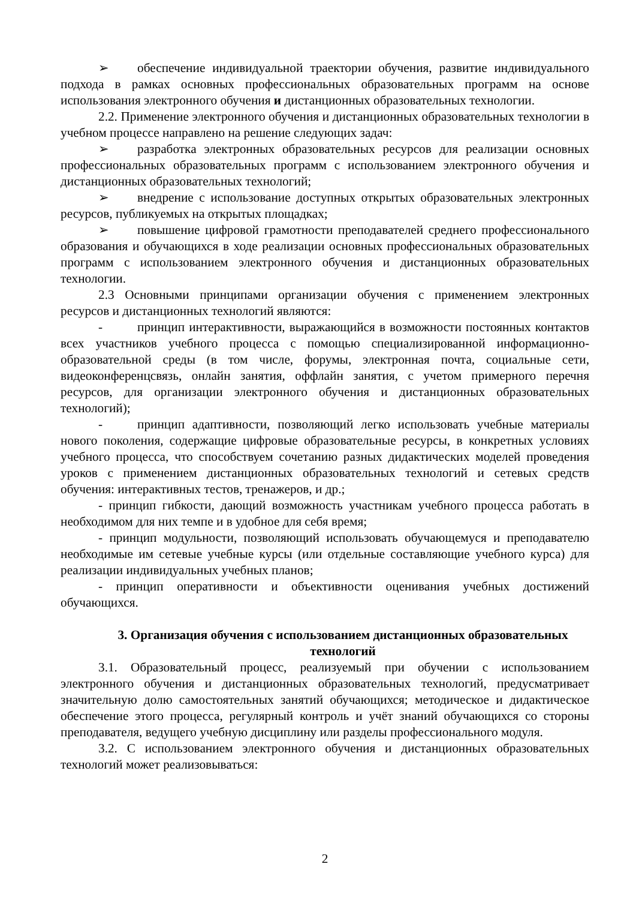➢ обеспечение индивидуальной траектории обучения, развитие индивидуального подхода в рамках основных профессиональных образовательных программ на основе использования электронного обучения и дистанционных образовательных технологии.
2.2. Применение электронного обучения и дистанционных образовательных технологии в учебном процессе направлено на решение следующих задач:
➢ разработка электронных образовательных ресурсов для реализации основных профессиональных образовательных программ с использованием электронного обучения и дистанционных образовательных технологий;
➢ внедрение с использование доступных открытых образовательных электронных ресурсов, публикуемых на открытых площадках;
➢ повышение цифровой грамотности преподавателей среднего профессионального образования и обучающихся в ходе реализации основных профессиональных образовательных программ с использованием электронного обучения и дистанционных образовательных технологии.
2.3 Основными принципами организации обучения с применением электронных ресурсов и дистанционных технологий являются:
- принцип интерактивности, выражающийся в возможности постоянных контактов всех участников учебного процесса с помощью специализированной информационно-образовательной среды (в том числе, форумы, электронная почта, социальные сети, видеоконференцсвязь, онлайн занятия, оффлайн занятия, с учетом примерного перечня ресурсов, для организации электронного обучения и дистанционных образовательных технологий);
- принцип адаптивности, позволяющий легко использовать учебные материалы нового поколения, содержащие цифровые образовательные ресурсы, в конкретных условиях учебного процесса, что способствуем сочетанию разных дидактических моделей проведения уроков с применением дистанционных образовательных технологий и сетевых средств обучения: интерактивных тестов, тренажеров, и др.;
- принцип гибкости, дающий возможность участникам учебного процесса работать в необходимом для них темпе и в удобное для себя время;
- принцип модульности, позволяющий использовать обучающемуся и преподавателю необходимые им сетевые учебные курсы (или отдельные составляющие учебного курса) для реализации индивидуальных учебных планов;
- принцип оперативности и объективности оценивания учебных достижений обучающихся.
3. Организация обучения с использованием дистанционных образовательных технологий
3.1. Образовательный процесс, реализуемый при обучении с использованием электронного обучения и дистанционных образовательных технологий, предусматривает значительную долю самостоятельных занятий обучающихся; методическое и дидактическое обеспечение этого процесса, регулярный контроль и учёт знаний обучающихся со стороны преподавателя, ведущего учебную дисциплину или разделы профессионального модуля.
3.2. С использованием электронного обучения и дистанционных образовательных технологий может реализовываться:
2